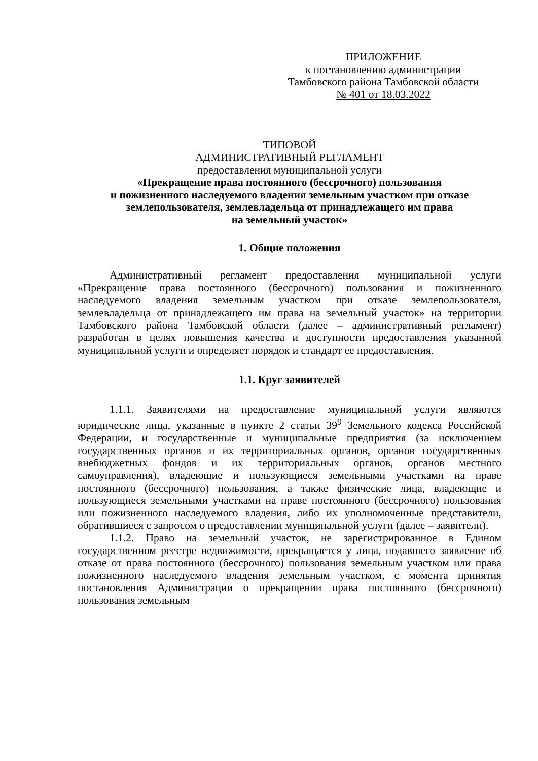ПРИЛОЖЕНИЕ
к постановлению администрации
Тамбовского района Тамбовской области
№ 401 от 18.03.2022
ТИПОВОЙ
АДМИНИСТРАТИВНЫЙ РЕГЛАМЕНТ
предоставления муниципальной услуги
«Прекращение права постоянного (бессрочного) пользования
и пожизненного наследуемого владения земельным участком при отказе
землепользователя, землевладельца от принадлежащего им права
на земельный участок»
1. Общие положения
Административный регламент предоставления муниципальной услуги «Прекращение права постоянного (бессрочного) пользования и пожизненного наследуемого владения земельным участком при отказе землепользователя, землевладельца от принадлежащего им права на земельный участок» на территории Тамбовского района Тамбовской области (далее – административный регламент) разработан в целях повышения качества и доступности предоставления указанной муниципальной услуги и определяет порядок и стандарт ее предоставления.
1.1. Круг заявителей
1.1.1. Заявителями на предоставление муниципальной услуги являются юридические лица, указанные в пункте 2 статьи 39<sup>9</sup> Земельного кодекса Российской Федерации, и государственные и муниципальные предприятия (за исключением государственных органов и их территориальных органов, органов государственных внебюджетных фондов и их территориальных органов, органов местного самоуправления), владеющие и пользующиеся земельными участками на праве постоянного (бессрочного) пользования, а также физические лица, владеющие и пользующиеся земельными участками на праве постоянного (бессрочного) пользования или пожизненного наследуемого владения, либо их уполномоченные представители, обратившиеся с запросом о предоставлении муниципальной услуги (далее – заявители).
1.1.2. Право на земельный участок, не зарегистрированное в Едином государственном реестре недвижимости, прекращается у лица, подавшего заявление об отказе от права постоянного (бессрочного) пользования земельным участком или права пожизненного наследуемого владения земельным участком, с момента принятия постановления Администрации о прекращении права постоянного (бессрочного) пользования земельным